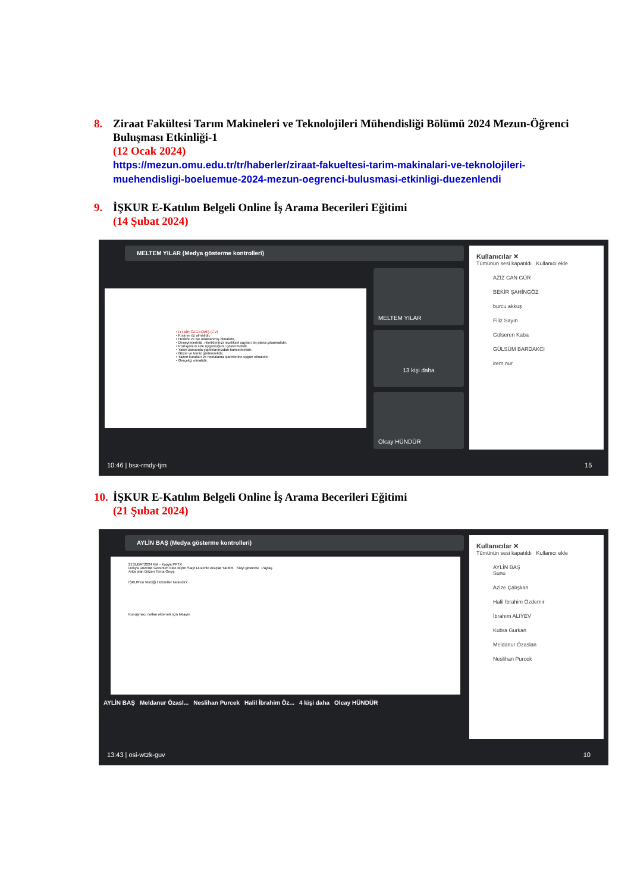8. Ziraat Fakültesi Tarım Makineleri ve Teknolojileri Mühendisliği Bölümü 2024 Mezun-Öğrenci Buluşması Etkinliği-1
(12 Ocak 2024)
https://mezun.omu.edu.tr/tr/haberler/ziraat-fakueltesi-tarim-makinalari-ve-teknolojileri-muehendisligi-boeluemue-2024-mezun-oegrenci-bulusmasi-etkinligi-duezenlendi
9. İŞKUR E-Katılım Belgeli Online İş Arama Becerileri Eğitimi
(14 Şubat 2024)
MELTEM YILAR (Medya gösterme kontrolleri)
• İYİ BİR ÖZGEÇMİŞ (CV)
• Kısa ve öz olmalıdır,
• Hedefe ve işe odaklanmış olmalıdır,
• Deneyimlerinizi, niteliklerinizi niceliksel sayıları ön plana çıkarmalıdır,
• Pozisyonun size uygunluğunu göstermelidir,
• Yakın zamanda yaptıklarınızdan bahsetmelidir,
• Güzel ve temiz görünmelidir,
• Yazım kuralları ve noktalama işaretlerine uygun olmalıdır,
• Gerçekçi olmalıdır.
MELTEM YILAR
13 kişi daha
Olcay HÜNDÜR
Kullanıcılar ✕
Tümünün sesi kapatıldı Kullanıcı ekle
AZİZ CAN GÜR
BEKİR ŞAHİNGÖZ
burcu akkuş
Filiz Sayın
Gülseren Kaba
GÜLSÜM BARDAKCI
irem nur
10:46 | bsx-rmdy-tjm 15
10.
İŞKUR E-Katılım Belgeli Online İş Arama Becerileri Eğitimi
(21 Şubat 2024)
AYLİN BAŞ (Medya gösterme kontrolleri)
21ŞUBAT2024 KM - Kopya PPTX
Dosya Düzenle Görünüm Ekle Biçim Slayt Düzenle Araçlar Yardım Slayt gösterisi Paylaş
Arka plan Düzen Tema Geçiş
İŞKUR'un Verdiği Hizmetler Nelerdir?
Konuşmacı notları eklemek için tıklayın
AYLİN BAŞ Meldanur Özasl... Neslihan Purcek Halil İbrahim Öz... 4 kişi daha Olcay HÜNDÜR
Kullanıcılar ✕
Tümünün sesi kapatıldı Kullanıcı ekle
AYLİN BAŞ
Sunu
Azize Çalışkan
Halil İbrahim Özdemir
İbrahım ALIYEV
Kubra Gurkan
Meldanur Özaslan
Neslihan Purcek
13:43 | osi-wtzk-guv 10